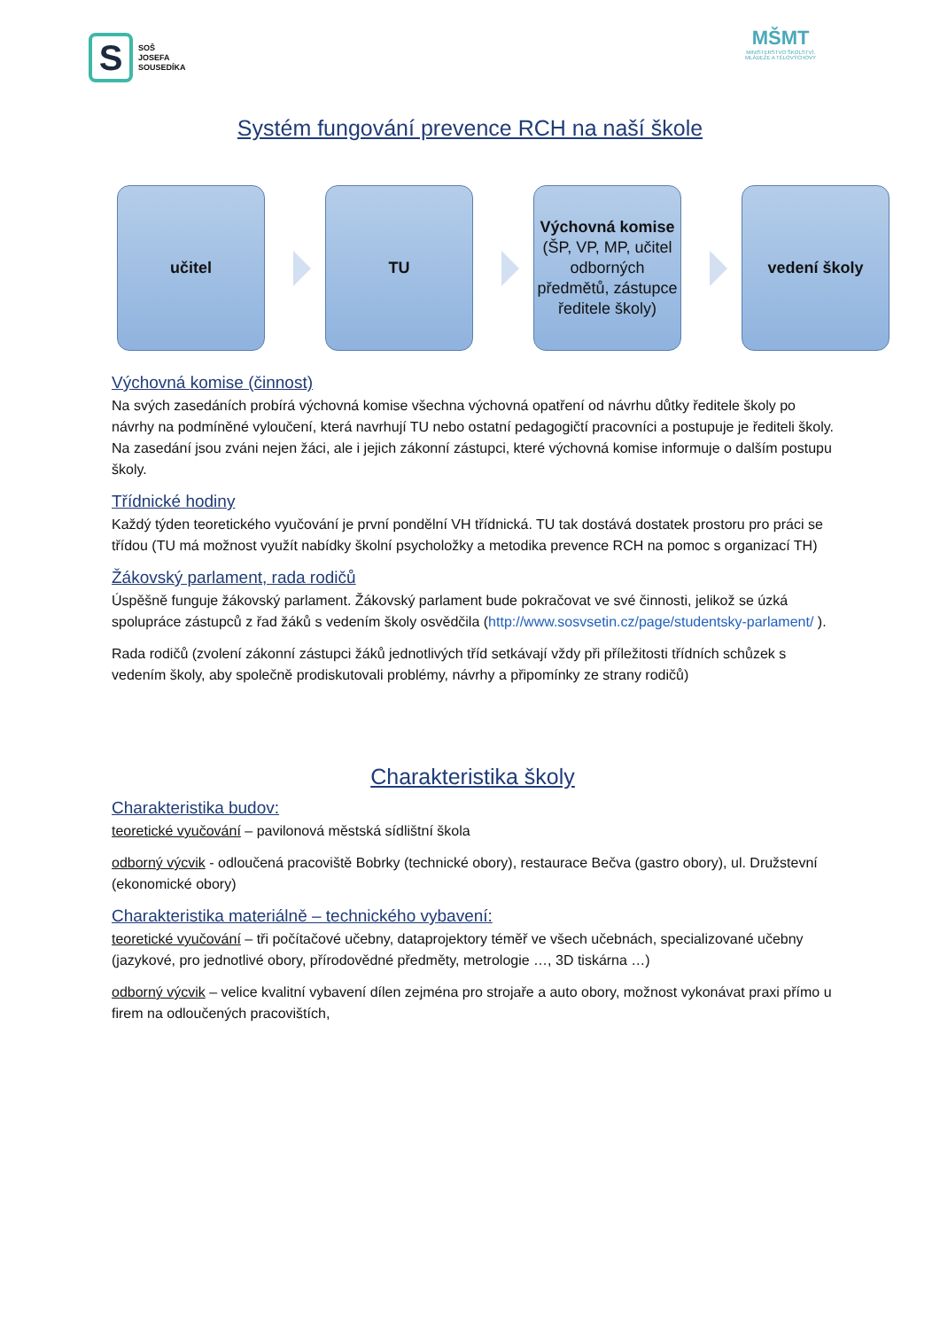S
SOŠ
JOSEFA
SOUSEDÍKA
MŠMT
MINISTERSTVO ŠKOLSTVÍ,
MLÁDEŽE A TĚLOVÝCHOVY
Systém fungování prevence RCH na naší škole
učitel TU
Výchovná komise (ŠP, VP, MP, učitel odborných předmětů, zástupce ředitele školy)
vedení školy
Výchovná komise (činnost)
Na svých zasedáních probírá výchovná komise všechna výchovná opatření od návrhu důtky ředitele školy po návrhy na podmíněné vyloučení, která navrhují TU nebo ostatní pedagogičtí pracovníci a postupuje je řediteli školy. Na zasedání jsou zváni nejen žáci, ale i jejich zákonní zástupci, které výchovná komise informuje o dalším postupu školy.
Třídnické hodiny
Každý týden teoretického vyučování je první pondělní VH třídnická. TU tak dostává dostatek prostoru pro práci se třídou (TU má možnost využít nabídky školní psycholožky a metodika prevence RCH na pomoc s organizací TH)
Žákovský parlament, rada rodičů
Úspěšně funguje žákovský parlament. Žákovský parlament bude pokračovat ve své činnosti, jelikož se úzká spolupráce zástupců z řad žáků s vedením školy osvědčila (http://www.sosvsetin.cz/page/studentsky-parlament/ ).
Rada rodičů (zvolení zákonní zástupci žáků jednotlivých tříd setkávají vždy při příležitosti třídních schůzek s vedením školy, aby společně prodiskutovali problémy, návrhy a připomínky ze strany rodičů)
Charakteristika školy
Charakteristika budov:
teoretické vyučování – pavilonová městská sídlištní škola
odborný výcvik - odloučená pracoviště Bobrky (technické obory), restaurace Bečva (gastro obory), ul. Družstevní (ekonomické obory)
Charakteristika materiálně – technického vybavení:
teoretické vyučování – tři počítačové učebny, dataprojektory téměř ve všech učebnách, specializované učebny (jazykové, pro jednotlivé obory, přírodovědné předměty, metrologie …, 3D tiskárna …)
odborný výcvik – velice kvalitní vybavení dílen zejména pro strojaře a auto obory, možnost vykonávat praxi přímo u firem na odloučených pracovištích,